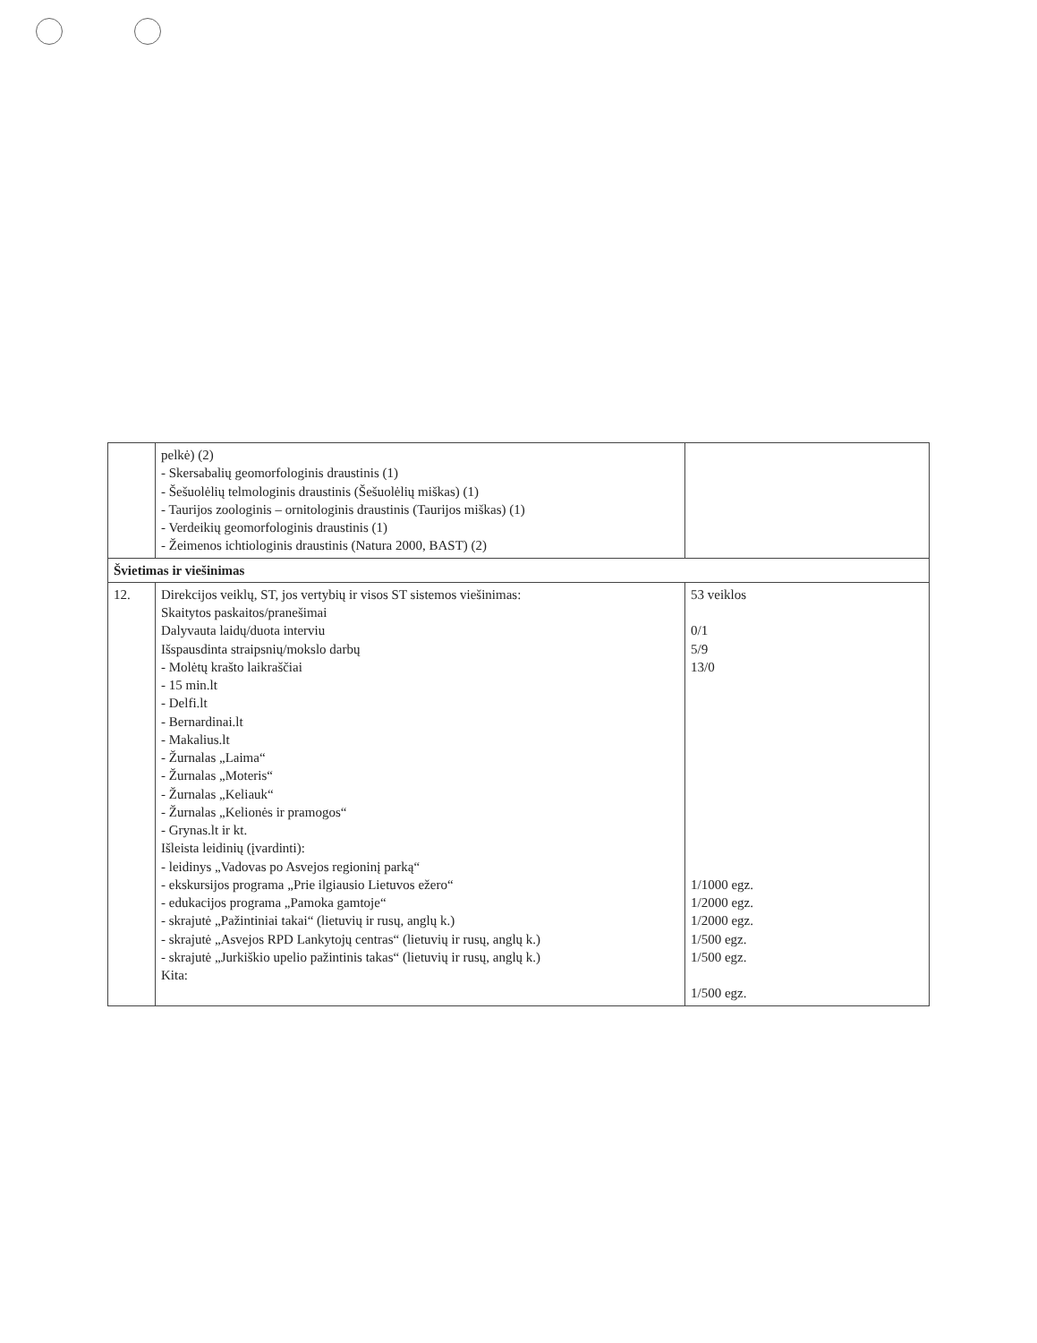| | pelkė) (2) - Skersabalių geomorfologinis draustinis (1) - Šešuolėlių telmologinis draustinis (Šešuolėlių miškas) (1) - Taurijos zoologinis – ornitologinis draustinis (Taurijos miškas) (1) - Verdeikių geomorfologinis draustinis (1) - Žeimenos ichtiologinis draustinis (Natura 2000, BAST) (2) | |
| Švietimas ir viešinimas | | |
| 12. | Direkcijos veiklų, ST, jos vertybių ir visos ST sistemos viešinimas: Skaitytos paskaitos/pranešimai Dalyvauta laidų/duota interviu Išspausdinta straipsnių/mokslo darbų - Molėtų krašto laikraščiai - 15 min.lt - Delfi.lt - Bernardinai.lt - Makalius.lt - Žurnalas „Laima“ - Žurnalas „Moteris“ - Žurnalas „Keliauk“ - Žurnalas „Kelionės ir pramogos“ - Grynas.lt ir kt. Išleista leidinių (įvardinti): - leidinys „Vadovas po Asvejos regioninį parką“ - ekskursijos programa „Prie ilgiausio Lietuvos ežero“ - edukacijos programa „Pamoka gamtoje“ - skrajutė „Pažintiniai takai“ (lietuvių ir rusų, anglų k.) - skrajutė „Asvejos RPD Lankytojų centras“ (lietuvių ir rusų, anglų k.) - skrajutė „Jurkiškio upelio pažintinis takas“ (lietuvių ir rusų, anglų k.) Kita: | 53 veiklos 0/1 5/9 13/0 1/1000 egz. 1/2000 egz. 1/2000 egz. 1/500 egz. 1/500 egz. 1/500 egz. |